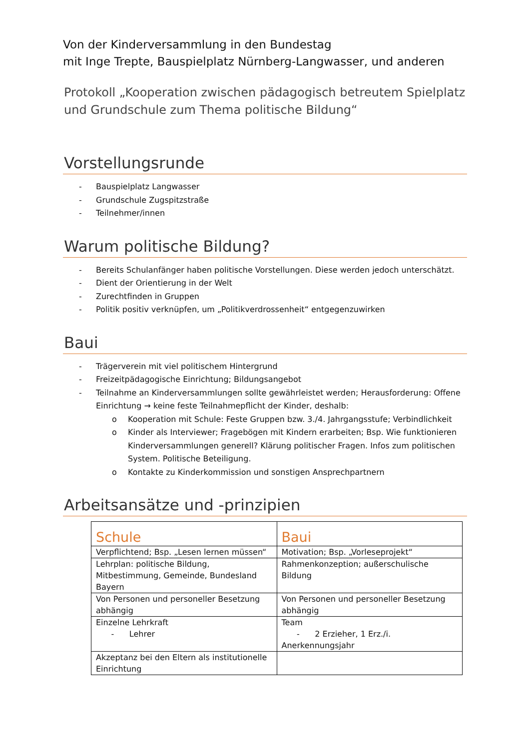Von der Kinderversammlung in den Bundestag
mit Inge Trepte, Bauspielplatz Nürnberg-Langwasser, und anderen
Protokoll „Kooperation zwischen pädagogisch betreutem Spielplatz und Grundschule zum Thema politische Bildung“
Vorstellungsrunde
- Bauspielplatz Langwasser
- Grundschule Zugspitzstraße
- Teilnehmer/innen
Warum politische Bildung?
- Bereits Schulanfänger haben politische Vorstellungen. Diese werden jedoch unterschätzt.
- Dient der Orientierung in der Welt
- Zurechtfinden in Gruppen
- Politik positiv verknüpfen, um „Politikverdrossenheit“ entgegenzuwirken
Baui
- Trägerverein mit viel politischem Hintergrund
- Freizeitpädagogische Einrichtung; Bildungsangebot
- Teilnahme an Kinderversammlungen sollte gewährleistet werden; Herausforderung: Offene Einrichtung → keine feste Teilnahmepflicht der Kinder, deshalb:
o Kooperation mit Schule: Feste Gruppen bzw. 3./4. Jahrgangsstufe; Verbindlichkeit
o Kinder als Interviewer; Fragebögen mit Kindern erarbeiten; Bsp. Wie funktionieren Kinderversammlungen generell? Klärung politischer Fragen. Infos zum politischen System. Politische Beteiligung.
o Kontakte zu Kinderkommission und sonstigen Ansprechpartnern
Arbeitsansätze und -prinzipien
| Schule | Baui |
| --- | --- |
| Verpflichtend; Bsp. „Lesen lernen müssen“ | Motivation; Bsp. „Vorleseprojekt“ |
| Lehrplan: politische Bildung, Mitbestimmung, Gemeinde, Bundesland Bayern | Rahmenkonzeption; außerschulische Bildung |
| Von Personen und personeller Besetzung abhängig | Von Personen und personeller Besetzung abhängig |
| Einzelne Lehrkraft - Lehrer | Team - 2 Erzieher, 1 Erz./i. Anerkennungsjahr |
| Akzeptanz bei den Eltern als institutionelle Einrichtung | |